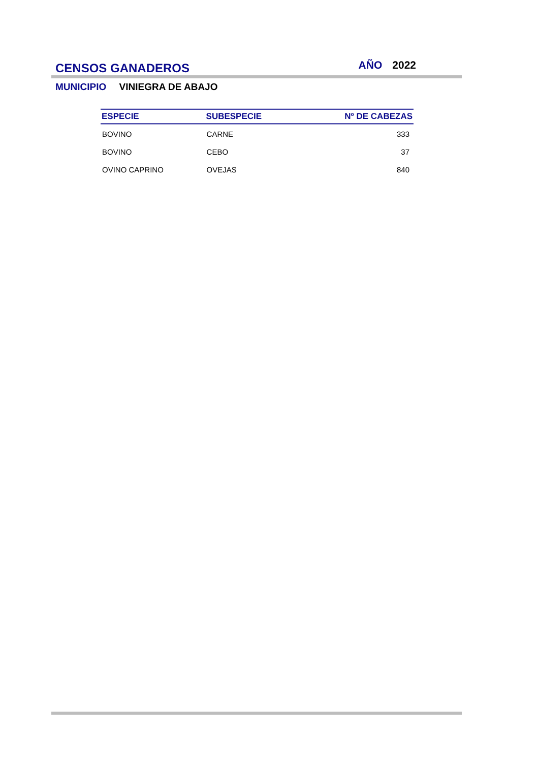CENSOS GANADEROS
AÑO 2022
MUNICIPIO VINIEGRA DE ABAJO
| ESPECIE | SUBESPECIE | Nº DE CABEZAS |
| --- | --- | --- |
| BOVINO | CARNE | 333 |
| BOVINO | CEBO | 37 |
| OVINO CAPRINO | OVEJAS | 840 |